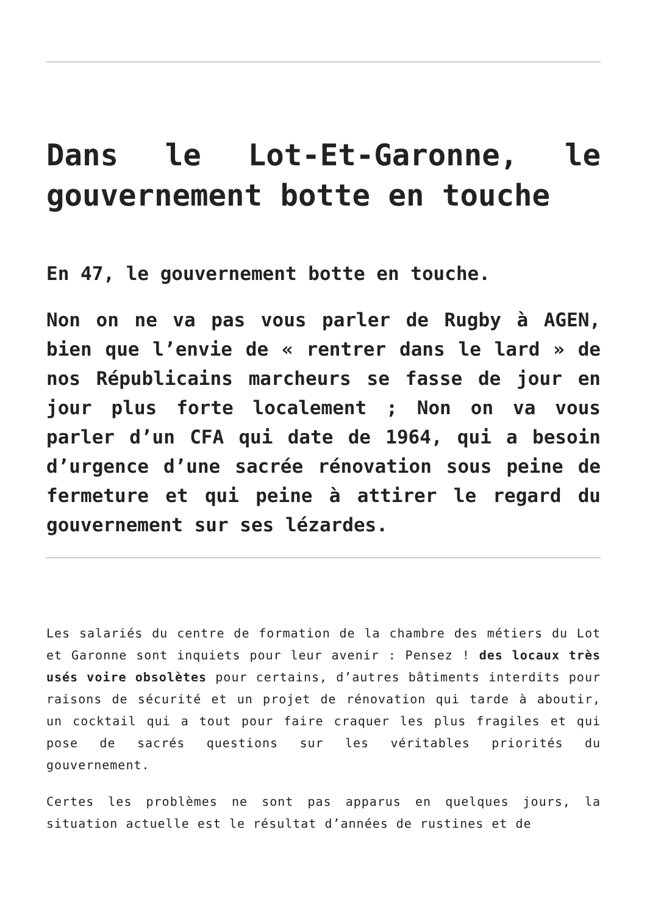Dans le Lot-Et-Garonne, le gouvernement botte en touche
En 47, le gouvernement botte en touche.
Non on ne va pas vous parler de Rugby à AGEN, bien que l’envie de « rentrer dans le lard » de nos Républicains marcheurs se fasse de jour en jour plus forte localement ; Non on va vous parler d’un CFA qui date de 1964, qui a besoin d’urgence d’une sacrée rénovation sous peine de fermeture et qui peine à attirer le regard du gouvernement sur ses lézardes.
Les salariés du centre de formation de la chambre des métiers du Lot et Garonne sont inquiets pour leur avenir : Pensez ! des locaux très usés voire obsolètes pour certains, d’autres bâtiments interdits pour raisons de sécurité et un projet de rénovation qui tarde à aboutir, un cocktail qui a tout pour faire craquer les plus fragiles et qui pose de sacrés questions sur les véritables priorités du gouvernement.
Certes les problèmes ne sont pas apparus en quelques jours, la situation actuelle est le résultat d’années de rustines et de